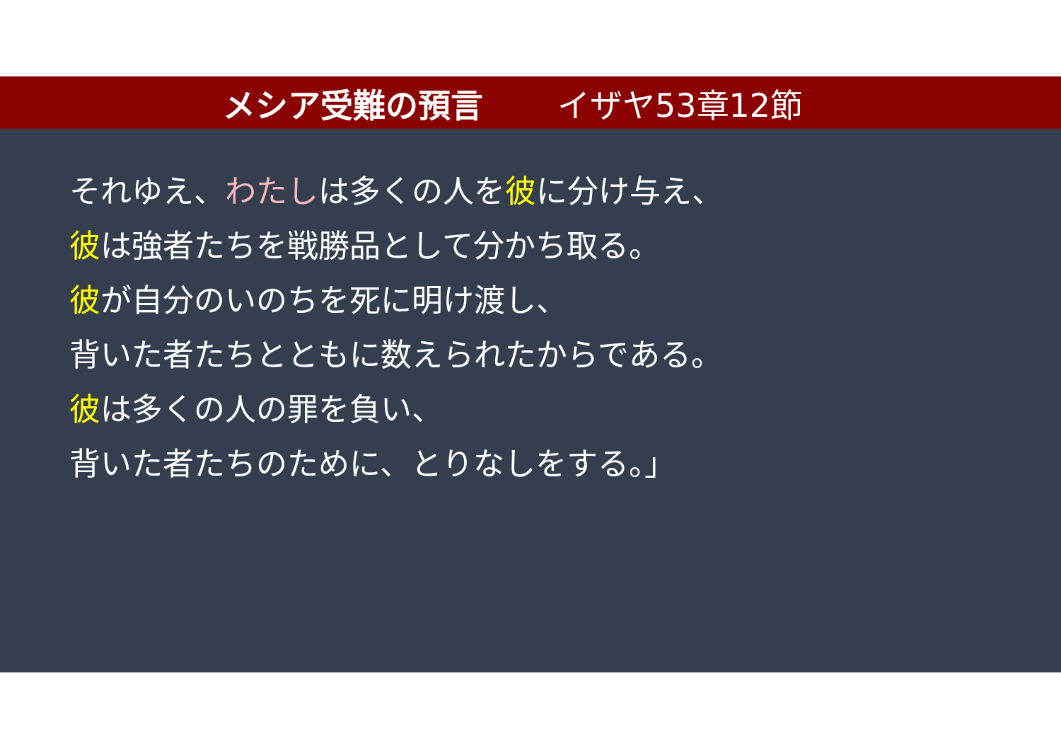メシア受難の預言 イザヤ53章12節
それゆえ、わたしは多くの人を彼に分け与え、
彼は強者たちを戦勝品として分かち取る。
彼が自分のいのちを死に明け渡し、
背いた者たちとともに数えられたからである。
彼は多くの人の罪を負い、
背いた者たちのために、とりなしをする。」